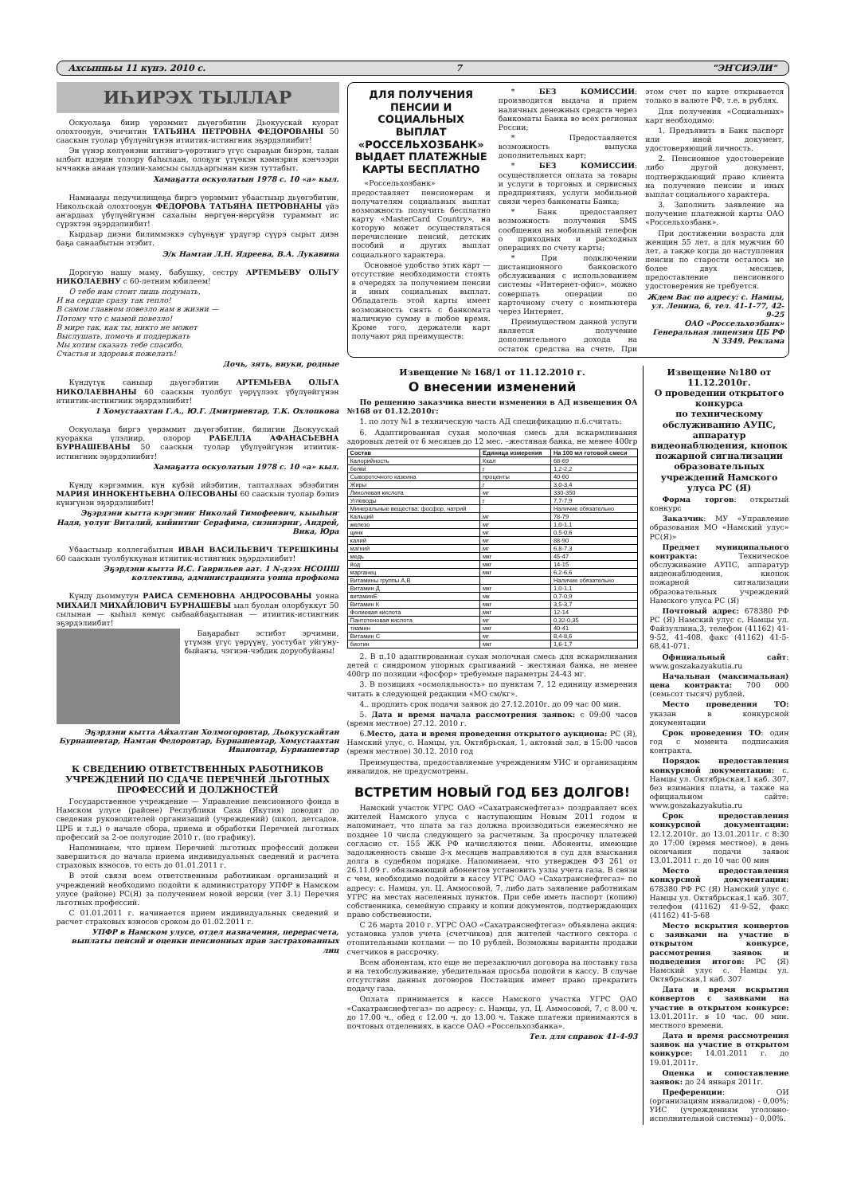Ахсынньы 11 күнэ. 2010 с. 7 "ЭҤСИЭЛИ"
ИҺИРЭХ ТЫЛЛАР
Оскуолаҕа биир үөрэммит дьүөгэбитин Дьокуускай куорат олохтооҕун, эчичитин ТАТЬЯНА ПЕТРОВНА ФЕДОРОВАНЫ 50 сааскын туолар үбүлүөйгүнэн итиитик-истингник эҕэрдэлиибит!
Эн үүнэр көлүөнэни иитиигэ-үөрэтиигэ үгүс сыраҕын биэрэн, талан ылбыт идэҕин толору баһылаан, олоҕуҥ үтүөкэн кэмнэрин кэнчээри ыччакка анаан үлэлии-хамсыы сылдьаргынан киэн туттабыт.
Хамаҕатта оскуолатын 1978 с. 10 «а» кыл.
Намнааҕы педучилищеҕа биргэ үөрэммит убаастыыр дьүөгэбитин, Никольскай олохтооҕун ФЕДОРОВА ТАТЬЯНА ПЕТРОВНАНЫ үйэ аҥардаах үбүлүөйгүнэн сахалыы нөргүөн-нөргүйэн тураммыт ис сүрэхтэн эҕэрдэлиибит!
Кырдьар диэни билиммэккэ сүһүөҕүҥ үрдүгэр сүүрэ сырыт диэн баҕа санаабытын этэбит.
Э/к Намтан Л.Н. Ядреева, В.А. Лукавина
Дорогую нашу маму, бабушку, сестру АРТЕМЬЕВУ ОЛЬГУ НИКОЛАЕВНУ с 60-летним юбилеем!
О тебе нам стоит лишь подумать,
И на сердце сразу так тепло!
В самом главном повезло нам в жизни —
Потому что с мамой повезло!
В мире так, как ты, никто не может
Выслушать, помочь и поддержать
Мы хотим сказать тебе спасибо,
Счастья и здоровья пожелать!
Дочь, зять, внуки, родные
Күндүтүк саныыр дьүөгэбитин АРТЕМЬЕВА ОЛЬГА НИКОЛАЕВНАНЫ 60 сааскын туолбут үөрүүлээх үбүлүөйгүнэн итиитик-истингник эҕэрдэлиибит!
1 Хомустаахтан Г.А., Ю.Г. Дмитриевтар, Т.К. Охлопкова
Оскуолаҕа биргэ үөрэммит дьүөгэбитин, билигин Дьокуускай куоракка үлэлиир, олорор РАБЕЛЛА АФАНАСЬЕВНА БУРНАШЕВАНЫ 50 сааскын туолар үбүлүөйгүнэн итиитик-истингник эҕэрдэлиибит!
Хамаҕатта оскуолатын 1978 с. 10 «а» кыл.
Күндү кэргэммин, күн күбэй ийэбитин, тапталлаах эбээбитин МАРИЯ ИННОКЕНТЬЕВНА ОЛЕСОВАНЫ 60 сааскын туолар бэлиэ күнҥүнэн эҕэрдэлиибит!
Эҕэрдэни кытта кэргэниҥ Николай Тимофеевич, кыыһыҥ Надя, уолуҥ Виталий, кийиитиҥ Серафима, сиэннэриҥ, Андрей, Вика, Юра
Убаастыыр коллегабытын ИВАН ВАСИЛЬЕВИЧ ТЕРЕШКИНЫ 60 сааскын туолбуккунан итиитик-истингник эҕэрдэлиибит!
Эҕэрдэни кытта И.С. Гаврильев аат. 1 N-дээх НСОПШ коллектива, администрацията уонна профкома
Күндү дьоммутун РАИСА СЕМЕНОВНА АНДРОСОВАНЫ уонна МИХАИЛ МИХАЙЛОВИЧ БУРНАШЕВЫ ыал буолан олорбуккут 50 сылынан — кыһыл көмүс сыбаайбаҕытынан — итиитик-истингник эҕэрдэлиибит!
Баҕарабыт эстибэт эрчимни, үтүмэн үгүс үөрүүнү, уостубат уйгуну-быйаҥы, чэгиэн-чэбдик доруобуйаны!
Эҕэрдэни кытта Айхалтан Холмогоровтар, Дьокуускайтан Бурнашевтар, Намтан Федоровтар, Бурнашевтар, Хомустаахтан Ивановтар, Бурнашевтар
К СВЕДЕНИЮ ОТВЕТСТВЕННЫХ РАБОТНИКОВ УЧРЕЖДЕНИЙ ПО СДАЧЕ ПЕРЕЧНЕЙ ЛЬГОТНЫХ ПРОФЕССИЙ И ДОЛЖНОСТЕЙ
Государственное учреждение — Управление пенсионного фонда в Намском улусе (районе) Республики Саха (Якутия) доводит до сведения руководителей организаций (учреждений) (школ, детсадов, ЦРБ и т.д.) о начале сбора, приема и обработки Перечней льготных профессий за 2-ое полугодие 2010 г. (по графику).
Напоминаем, что прием Перечней льготных профессий должен завершиться до начала приема индивидуальных сведений и расчета страховых взносов, то есть до 01.01.2011 г.
В этой связи всем ответственным работникам организаций и учреждений необходимо подойти к администратору УПФР в Намском улусе (районе) РС(Я) за получением новой версии (ver 3.1) Перечня льготных профессий.
С 01.01.2011 г. начинается прием индивидуальных сведений и расчет страховых взносов сроком до 01.02.2011 г.
УПФР в Намском улусе, отдел назначения, перерасчета, выплаты пенсий и оценки пенсионных прав застрахованных лиц
ДЛЯ ПОЛУЧЕНИЯ ПЕНСИИ И СОЦИАЛЬНЫХ ВЫПЛАТ «РОССЕЛЬХОЗБАНК» ВЫДАЕТ ПЛАТЕЖНЫЕ КАРТЫ БЕСПЛАТНО
«Россельхозбанк» предоставляет пенсионерам и получателям социальных выплат возможность получить бесплатно карту «MasterCard Country», на которую может осуществляться перечисление пенсий, детских пособий и других выплат социального характера.
Основное удобство этих карт — отсутствие необходимости стоять в очередях за получением пенсии и иных социальных выплат. Обладатель этой карты имеет возможность снять с банкомата наличную сумму в любое время. Кроме того, держатели карт получают ряд преимуществ:
* БЕЗ КОМИССИИ: производится выдача и прием наличных денежных средств через банкоматы Банка во всех регионах России;
* Предоставляется возможность выпуска дополнительных карт;
* БЕЗ КОМИССИИ: осуществляется оплата за товары и услуги в торговых и сервисных предприятиях, услуги мобильной связи через банкоматы Банка;
* Банк предоставляет возможность получения SMS сообщения на мобильный телефон о приходных и расходных операциях по счету карты;
* При подключении дистанционного банковского обслуживания с использованием системы «Интернет-офис», можно совершать операции по карточному счету с компьютера через Интернет.
Преимуществом данной услуги является получение дополнительного дохода на остаток средства на счете. При этом счет по карте открывается только в валюте РФ, т.е. в рублях.
Для получения «Социальных» карт необходимо:
1. Предъявить в Банк паспорт или иной документ, удостоверяющий личность.
2. Пенсионное удостоверение либо другой документ, подтверждающий право клиента на получение пенсии и иных выплат социального характера.
3. Заполнить заявление на получение платежной карты ОАО «Россельхозбанк».
При достижении возраста для женщин 55 лет, а для мужчин 60 лет, а также когда до наступления пенсии по старости осталось не более двух месяцев, предоставление пенсионного удостоверения не требуется.
Ждем Вас по адресу: с. Намцы, ул. Ленина, 6, тел. 41-1-77, 42-9-25
ОАО «Россельхозбанк»
Генеральная лицензия ЦБ РФ N 3349. Реклама
Извещение № 168/1 от 11.12.2010 г.
О внесении изменений
По решению заказчика внести изменения в АД извещения ОА №168 от 01.12.2010г:
1. по лоту №1 в техническую часть АД спецификацию п.6.считать:
6. Адаптированная сухая молочная смесь для вскармливания здоровых детей от 6 месяцев до 12 мес. –жестяная банка, не менее 400гр
| Состав | Единица измерения | На 100 мл готовой смеси |
| --- | --- | --- |
| Калорийность | Ккал | 68-69 |
| белки | г | 1,2-2,2 |
| Сывороточного казеина | проценты | 40-60 |
| Жиры | г | 3,0-3,4 |
| Линолевая кислота | мг | 330-350 |
| Углеводы | г | 7,7-7,9 |
| Минеральные вещества: фосфор, натрий | | Наличие обязательно |
| Кальций | мг | 78-79 |
| железо | мг | 1,0-1,1 |
| цинк | мг | 0,5-0,6 |
| калий | мг | 88-90 |
| магний | мг | 6,8-7,3 |
| медь | мкг | 45-47 |
| йод | мкг | 14-15 |
| марганец | мкг | 6,2-6,6 |
| Витамины группы А,В | | Наличие обязательно |
| Витамин Д | мкг | 1,0-1,1 |
| витаминЕ | мк | 0,7-0,9 |
| Витамин К | мкг | 3,5-3,7 |
| Фолиевая кислота | мкг | 12-14 |
| Пантотеновая кислота | мг | 0,32-0,35 |
| тиамин | мкг | 40-41 |
| Витамин С | мг | 8,4-8,6 |
| биотин | мкг | 1,6-1,7 |
2. В п.10 адаптированная сухая молочная смесь для вскармливания детей с синдромом упорных срыгиваний - жестяная банка, не менее 400гр по позиции «фосфор» требуемые параметры 24-43 мг.
3. В позициях «осмоляльность» по пунктам 7, 12 единицу измерения читать в следующей редакции «МО см/кг».
4.. продлить срок подачи заявок до 27.12.2010г. до 09 час 00 мин.
5. Дата и время начала рассмотрения заявок: с 09:00 часов (время местное) 27.12. 2010 г.
6.Место, дата и время проведения открытого аукциона: РС (Я), Намский улус, с. Намцы, ул. Октябрьская, 1, актовый зал, в 15:00 часов (время местное) 30.12. 2010 год
Преимущества, предоставляемые учреждениям УИС и организациям инвалидов, не предусмотрены.
ВСТРЕТИМ НОВЫЙ ГОД БЕЗ ДОЛГОВ!
Намский участок УГРС ОАО «Сахатранснефтегаз» поздравляет всех жителей Намского улуса с наступающим Новым 2011 годом и напоминает, что плата за газ должна производиться ежемесячно не позднее 10 числа следующего за расчетным. За просрочку платежей согласно ст. 155 ЖК РФ начисляются пени. Абоненты, имеющие задолженность свыше 3-х месяцев направляются в суд для взыскания долга в судебном порядке. Напоминаем, что утвержден ФЗ 261 от 26.11.09 г. обязывающий абонентов установить узлы учета газа. В связи с чем, необходимо подойти в кассу УГРС ОАО «Сахатранснефтегаз» по адресу: с. Намцы, ул. Ц. Аммосовой, 7, либо дать заявление работникам УГРС на местах населенных пунктов. При себе иметь паспорт (копию) собственника, семейную справку и копии документов, подтверждающих право собственности.
С 26 марта 2010 г. УГРС ОАО «Сахатранснефтегаз» объявлена акция: установка узлов учета (счетчиков) для жителей частного сектора с отопительными котлами — по 10 рублей. Возможны варианты продажи счетчиков в рассрочку.
Всем абонентам, кто еще не перезаключил договора на поставку газа и на техобслуживание, убедительная просьба подойти в кассу. В случае отсутствия данных договоров Поставщик имеет право прекратить подачу газа.
Оплата принимается в кассе Намского участка УГРС ОАО «Сахатранснефтегаз» по адресу: с. Намцы, ул. Ц. Аммосовой, 7, с 8.00 ч. до 17.00 ч., обед с 12.00 ч. до 13.00 ч. Также платежи принимаются в почтовых отделениях, в кассе ОАО «Россельхозбанка».
Тел. для справок 41-4-93
Извещение №180 от 11.12.2010г.
О проведении открытого конкурса
по техническому обслуживанию АУПС, аппаратур видеонаблюдения, кнопок пожарной сигнализации образовательных учреждений Намского улуса РС (Я)
Форма торгов: открытый конкурс
Заказчик: МУ «Управление образования МО «Намский улус» РС(Я)»
Предмет муниципального контракта: Техническое обслуживание АУПС, аппаратур видеонаблюдения, кнопок пожарной сигнализации образовательных учреждений Намского улуса РС (Я)
Почтовый адрес: 678380 РФ РС (Я) Намский улус с. Намцы ул. Файзуллина,3, телефон (41162) 41-9-52, 41-408, факс (41162) 41-5-68,41-071.
Официальный сайт: www.goszakazyakutia.ru
Начальная (максимальная) цена контракта: 700 000 (семьсот тысяч) рублей.
Место проведения ТО: указан в конкурсной документации
Срок проведения ТО: один год с момента подписания контракта.
Порядок предоставления конкурсной документации: с. Намцы ул. Октябрьская,1 каб. 307, без взимания платы, а также на официальном сайте: www.goszakazyakutia.ru
Срок предоставления конкурсной документации: 12.12.2010г. до 13.01.2011г. с 8:30 до 17:00 (время местное), в день окончания подачи заявок 13.01.2011 г. до 10 час 00 мин
Место предоставления конкурсной документации: 678380 РФ РС (Я) Намский улус с. Намцы ул. Октябрьская,1 каб. 307, телефон (41162) 41-9-52, факс (41162) 41-5-68
Место вскрытия конвертов с заявками на участие в открытом конкурсе, рассмотрения заявок и подведения итогов: РС (Я) Намский улус с. Намцы ул. Октябрьская,1 каб. 307
Дата и время вскрытия конвертов с заявками на участие в открытом конкурсе: 13.01.2011г. в 10 час. 00 мин. местного времени.
Дата и время рассмотрения заявок на участие в открытом конкурсе: 14.01.2011 г. до 19.01.2011г.
Оценка и сопоставление заявок: до 24 января 2011г.
Преференции: ОИ (организациям инвалидов) - 0,00%; УИС (учреждениям уголовно-исполнительной системы) - 0,00%.